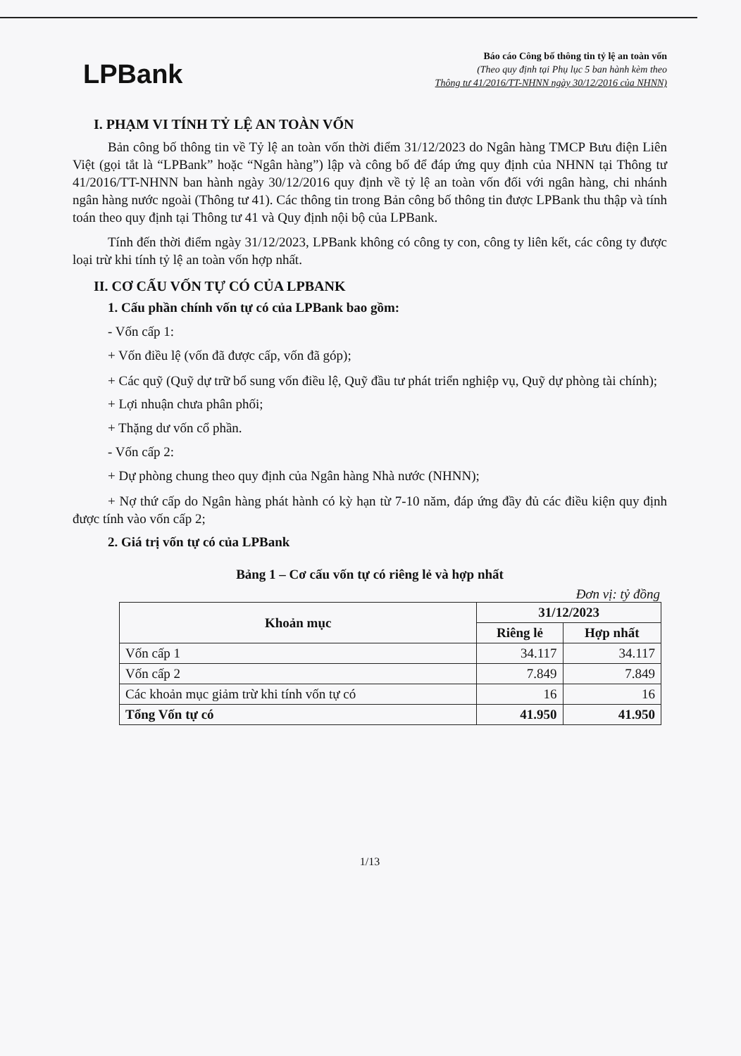LPBank
Báo cáo Công bố thông tin tỷ lệ an toàn vốn
(Theo quy định tại Phụ lục 5 ban hành kèm theo
Thông tư 41/2016/TT-NHNN ngày 30/12/2016 của NHNN)
I. PHẠM VI TÍNH TỶ LỆ AN TOÀN VỐN
Bản công bố thông tin về Tỷ lệ an toàn vốn thời điểm 31/12/2023 do Ngân hàng TMCP Bưu điện Liên Việt (gọi tắt là “LPBank” hoặc “Ngân hàng”) lập và công bố để đáp ứng quy định của NHNN tại Thông tư 41/2016/TT-NHNN ban hành ngày 30/12/2016 quy định về tỷ lệ an toàn vốn đối với ngân hàng, chi nhánh ngân hàng nước ngoài (Thông tư 41). Các thông tin trong Bản công bố thông tin được LPBank thu thập và tính toán theo quy định tại Thông tư 41 và Quy định nội bộ của LPBank.
Tính đến thời điểm ngày 31/12/2023, LPBank không có công ty con, công ty liên kết, các công ty được loại trừ khi tính tỷ lệ an toàn vốn hợp nhất.
II. CƠ CẤU VỐN TỰ CÓ CỦA LPBANK
1. Cấu phần chính vốn tự có của LPBank bao gồm:
- Vốn cấp 1:
+ Vốn điều lệ (vốn đã được cấp, vốn đã góp);
+ Các quỹ (Quỹ dự trữ bổ sung vốn điều lệ, Quỹ đầu tư phát triển nghiệp vụ, Quỹ dự phòng tài chính);
+ Lợi nhuận chưa phân phối;
+ Thặng dư vốn cổ phần.
- Vốn cấp 2:
+ Dự phòng chung theo quy định của Ngân hàng Nhà nước (NHNN);
+ Nợ thứ cấp do Ngân hàng phát hành có kỳ hạn từ 7-10 năm, đáp ứng đầy đủ các điều kiện quy định được tính vào vốn cấp 2;
2. Giá trị vốn tự có của LPBank
Bảng 1 – Cơ cấu vốn tự có riêng lẻ và hợp nhất
Đơn vị: tỷ đồng
| Khoản mục | 31/12/2023 | |
| --- | --- | --- |
| | Riêng lẻ | Hợp nhất |
| Vốn cấp 1 | 34.117 | 34.117 |
| Vốn cấp 2 | 7.849 | 7.849 |
| Các khoản mục giảm trừ khi tính vốn tự có | 16 | 16 |
| Tổng Vốn tự có | 41.950 | 41.950 |
1/13